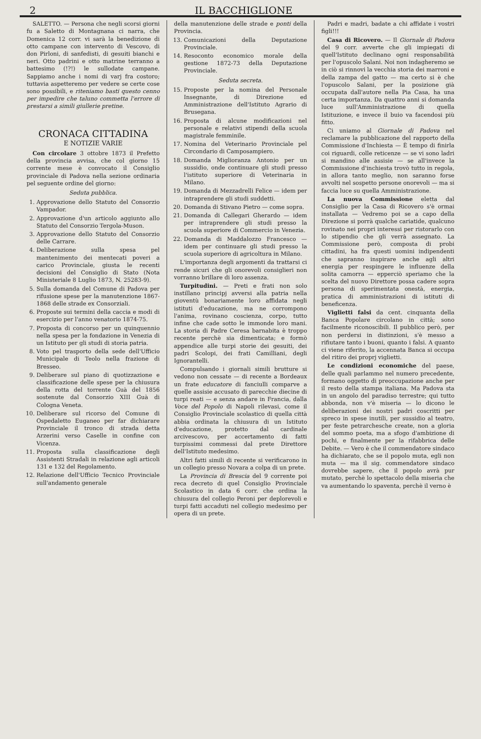2 IL BACCHIGLIONE
SALETTO. — Persona che negli scorsi giorni fu a Saletto di Montagnana ci narra, che Domenica 12 corr. vi sarà la benedizione di otto campane con intervento di Vescovo, di don Pirloni, di sanfedisti, di gesuiti bianchi e neri. Otto padrini e otto matrine terranno a battesimo (!?!) le sullodate campane. Sappiamo anche i nomi di varj fra costoro; tuttavia aspetteremo per vedere se certe cose sono possibili, e riteniamo basti questo cenno per impedire che taluno commetta l'errore di prestarsi a simili giullerie pretine.
CRONACA CITTADINA
E NOTIZIE VARIE
Con circolare 3 ottobre 1873 il Prefetto della provincia avvisa, che col giorno 15 corrente mese è convocato il Consiglio provinciale di Padova nella sezione ordinaria pel seguente ordine del giorno:
Seduta pubblica.
1. Approvazione dello Statuto del Consorzio Vampador.
2. Approvazione d'un articolo aggiunto allo Statuto del Consorzio Tergola-Muson.
3. Approvazione dello Statuto del Consorzio delle Carrare.
4. Deliberazione sulla spesa pel mantenimento dei mentecati poveri a carico Provinciale, giusta le recenti decisioni del Consiglio di Stato (Nota Ministeriale 8 Luglio 1873, N. 25283-9).
5. Sulla domanda del Comune di Padova per rifusione spese per la manutenzione 1867-1868 delle strade ex Consorziali.
6. Proposte sui termini della caccia e modi di esercizio per l'anno venatorio 1874-75.
7. Proposta di concorso per un quinquennio nella spesa per la fondazione in Venezia di un Istituto per gli studi di storia patria.
8. Voto pel trasporto della sede dell'Ufficio Municipale di Teolo nella frazione di Bresseo.
9. Deliberare sul piano di quotizzazione e classificazione delle spese per la chiusura della rotta del torrente Guà del 1856 sostenute dal Consorzio XIII Guà di Cologna Veneta.
10. Deliberare sul ricorso del Comune di Ospedaletto Euganeo per far dichiarare Provinciale il tronco di strada detta Arzerini verso Caselle in confine con Vicenza.
11. Proposta sulla classificazione degli Assistenti Stradali in relazione agli articoli 131 e 132 del Regolamento.
12. Relazione dell'Ufficio Tecnico Provinciale sull'andamento generale
della manutenzione delle strade e ponti della Provincia.
13. Comunicazioni della Deputazione Provinciale.
14. Resoconto economico morale della gestione 1872-73 della Deputazione Provinciale.
Seduta secreta.
15. Proposte per la nomina del Personale Insegnante, di Direzione ed Amministrazione dell'Istituto Agrario di Brusegana.
16. Proposta di alcune modificazioni nel personale e relativi stipendi della scuola magistrale femminile.
17. Nomina del Veterinario Provinciale pel Circondario di Camposampiero.
18. Domanda Miglioranza Antonio per un sussidio, onde continuare gli studi presso l'istituto superiore di Veterinaria in Milano.
19. Domanda di Mezzadrelli Felice — idem per intraprendere gli studi suddetti.
20. Domanda di Stivano Pietro — come sopra.
21. Domanda di Callegari Gherardo — idem per intraprendere gli studi presso la scuola superiore di Commercio in Venezia.
22. Domanda di Maddalozzo Francesco — idem per continuare gli studi presso la scuola superiore di agricoltura in Milano.
L'importanza degli argomenti da trattarsi ci rende sicuri che gli onorevoli consiglieri non vorranno brillare di loro assenza.
Turpitudini. — Preti e frati non solo instillano principj avversi alla patria nella gioventù bonariamente loro affidata negli istituti d'educazione, ma ne corrompono l'anima, rovinano coscienza, corpo, tutto infine che cade sotto le immonde loro mani. La storia di Padre Ceresa barnabita è troppo recente perchè sia dimenticata; e formò appendice alle turpi storie dei gesuiti, dei padri Scolopi, dei frati Camilliani, degli Ignorantelli.
Compulsando i giornali simili brutture si vedono non cessate — di recente a Bordeaux un frate educatore di fanciulli comparve a quelle assisie accusato di parecchie diecine di turpi reati — e senza andare in Francia, dalla Voce del Popolo di Napoli rilevasi, come il Consiglio Provinciale scolastico di quella città abbia ordinata la chiusura di un Istituto d'educazione, protetto dal cardinale arcivescovo, per accertamento di fatti turpissimi commessi dal prete Direttore dell'Istituto medesimo.
Altri fatti simili di recente si verificarono in un collegio presso Novara a colpa di un prete.
La Provincia di Brescia del 9 corrente poi reca decreto di quel Consiglio Provinciale Scolastico in data 6 corr. che ordina la chiusura del collegio Peroni per deplorevoli e turpi fatti accaduti nel collegio medesimo per opera di un prete.
Padri e madri, badate a chi affidate i vostri figli!!!
Casa di Ricovero. — Il Giornale di Padova del 9 corr. avverte che gli impiegati di quell'Istituto declinano ogni responsabilità per l'opuscolo Salani. Noi non indagheremo se in ciò si rinnovi la vecchia storia dei marroni e della zampa del gatto — ma certo si è che l'opuscolo Salani, per la posizione già occupata dall'autore nella Pia Casa, ha una certa importanza. Da quattro anni si domanda luce sull'Amministrazione di quella Istituzione, e invece il buio va facendosi più fitto.
Ci uniamo al Giornale di Padova nel reclamare la pubblicazione del rapporto della Commissione d'Inchiesta — È tempo di finirla coi riguardi, colle reticenze — se vi sono ladri si mandino alle assisie — se all'invece la Commissione d'inchiesta trovò tutto in regola, in allora tanto meglio, non saranno forse avvolti nel sospetto persone onorevoli — ma si faccia luce su quella Amministrazione.
La nuova Commissione eletta dal Consiglio per la Casa di Ricovero s'è ormai installata — Vedremo poi se a capo della Direzione si porrà qualche cariatide, qualcuno rovinato nei propri interessi per ristorarlo con lo stipendio che gli verrà assegnato. La Commissione però, composta di probi cittadini, ha fra questi uomini indipendenti che sapranno inspirare anche agli altri energia per respingere le influenze della solita camorra — epperciò speriamo che la scelta del nuovo Direttore possa cadere sopra persona di sperimentata onestà, energia, pratica di amministrazioni di istituti di beneficenza.
Viglietti falsi da cent. cinquanta della Banca Popolare circolano in città; sono facilmente riconoscibili. Il pubblico però, per non perdersi in distinzioni, s'è messo a rifiutare tanto i buoni, quanto i falsi. A quanto ci viene riferito, la accennata Banca si occupa del ritiro dei proprj viglietti.
Le condizioni economiche del paese, delle quali parlammo nel numero precedente, formano oggetto di preoccupazione anche per il resto della stampa italiana. Ma Padova sta in un angolo del paradiso terrestre; qui tutto abbonda, non v'è miseria — lo dicono le deliberazioni dei nostri padri coscritti per spreco in spese inutili, per sussidio al teatro, per feste petrarchesche create, non a gloria del sommo poeta, ma a sfogo d'ambizione di pochi, e finalmente per la rifabbrica delle Debite. — Vero è che il commendatore sindaco ha dichiarato, che se il popolo muta, egli non muta — ma il sig. commendatore sindaco dovrebbe sapere, che il popolo avrà pur mutato, perchè lo spettacolo della miseria che va aumentando lo spaventa, perchè il verno è